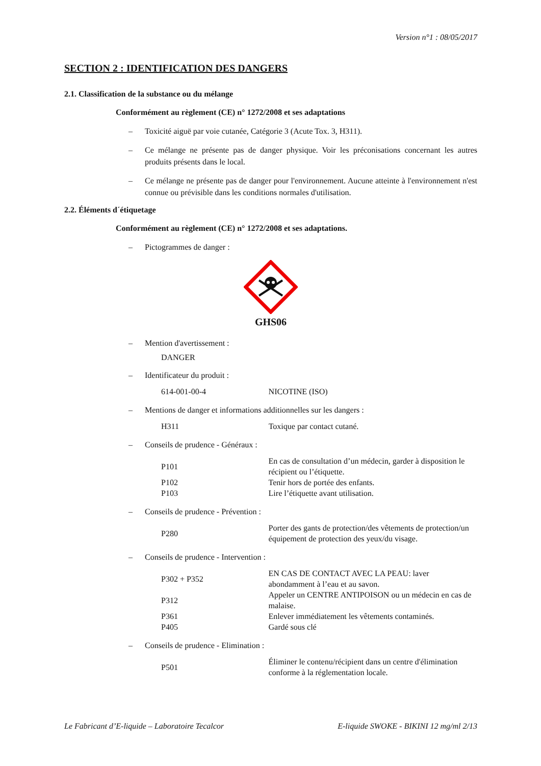Version n°1 : 08/05/2017
SECTION 2 : IDENTIFICATION DES DANGERS
2.1. Classification de la substance ou du mélange
Conformément au règlement (CE) n° 1272/2008 et ses adaptations
– Toxicité aiguë par voie cutanée, Catégorie 3 (Acute Tox. 3, H311).
– Ce mélange ne présente pas de danger physique. Voir les préconisations concernant les autres produits présents dans le local.
– Ce mélange ne présente pas de danger pour l'environnement. Aucune atteinte à l'environnement n'est connue ou prévisible dans les conditions normales d'utilisation.
2.2. Éléments d´étiquetage
Conformément au règlement (CE) n° 1272/2008 et ses adaptations.
– Pictogrammes de danger :
GHS06
– Mention d'avertissement :
DANGER
– Identificateur du produit :
| 614-001-00-4 | NICOTINE (ISO) |
– Mentions de danger et informations additionnelles sur les dangers :
| H311 | Toxique par contact cutané. |
– Conseils de prudence - Généraux :
| P101 | En cas de consultation d’un médecin, garder à disposition le récipient ou l’étiquette. |
| P102 | Tenir hors de portée des enfants. |
| P103 | Lire l’étiquette avant utilisation. |
– Conseils de prudence - Prévention :
| P280 | Porter des gants de protection/des vêtements de protection/un équipement de protection des yeux/du visage. |
– Conseils de prudence - Intervention :
| P302 + P352 | EN CAS DE CONTACT AVEC LA PEAU: laver abondamment à l’eau et au savon. |
| P312 | Appeler un CENTRE ANTIPOISON ou un médecin en cas de malaise. |
| P361 | Enlever immédiatement les vêtements contaminés. |
| P405 | Gardé sous clé |
– Conseils de prudence - Elimination :
| P501 | Éliminer le contenu/récipient dans un centre d'élimination conforme à la réglementation locale. |
Le Fabricant d’E-liquide – Laboratoire Tecalcor E-liquide SWOKE - BIKINI 12 mg/ml 2/13